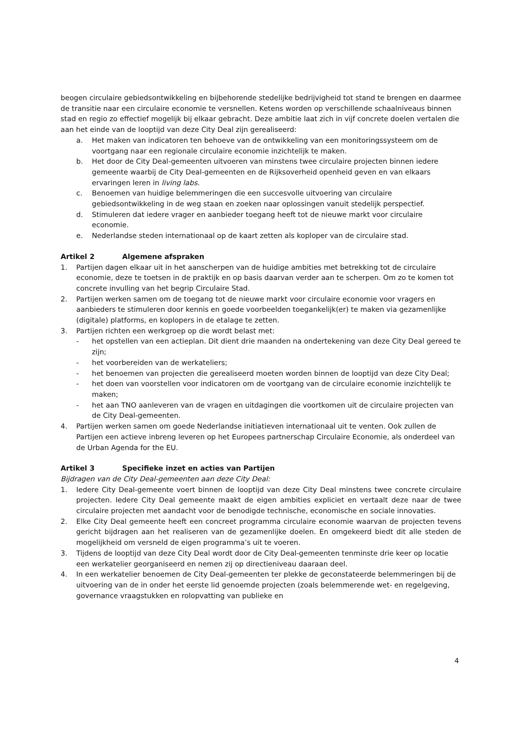beogen circulaire gebiedsontwikkeling en bijbehorende stedelijke bedrijvigheid tot stand te brengen en daarmee de transitie naar een circulaire economie te versnellen. Ketens worden op verschillende schaalniveaus binnen stad en regio zo effectief mogelijk bij elkaar gebracht. Deze ambitie laat zich in vijf concrete doelen vertalen die aan het einde van de looptijd van deze City Deal zijn gerealiseerd:
a. Het maken van indicatoren ten behoeve van de ontwikkeling van een monitoringssysteem om de voortgang naar een regionale circulaire economie inzichtelijk te maken.
b. Het door de City Deal-gemeenten uitvoeren van minstens twee circulaire projecten binnen iedere gemeente waarbij de City Deal-gemeenten en de Rijksoverheid openheid geven en van elkaars ervaringen leren in living labs.
c. Benoemen van huidige belemmeringen die een succesvolle uitvoering van circulaire gebiedsontwikkeling in de weg staan en zoeken naar oplossingen vanuit stedelijk perspectief.
d. Stimuleren dat iedere vrager en aanbieder toegang heeft tot de nieuwe markt voor circulaire economie.
e. Nederlandse steden internationaal op de kaart zetten als koploper van de circulaire stad.
Artikel 2 Algemene afspraken
1. Partijen dagen elkaar uit in het aanscherpen van de huidige ambities met betrekking tot de circulaire economie, deze te toetsen in de praktijk en op basis daarvan verder aan te scherpen. Om zo te komen tot concrete invulling van het begrip Circulaire Stad.
2. Partijen werken samen om de toegang tot de nieuwe markt voor circulaire economie voor vragers en aanbieders te stimuleren door kennis en goede voorbeelden toegankelijk(er) te maken via gezamenlijke (digitale) platforms, en koplopers in de etalage te zetten.
3. Partijen richten een werkgroep op die wordt belast met:
- het opstellen van een actieplan. Dit dient drie maanden na ondertekening van deze City Deal gereed te zijn;
- het voorbereiden van de werkateliers;
- het benoemen van projecten die gerealiseerd moeten worden binnen de looptijd van deze City Deal;
- het doen van voorstellen voor indicatoren om de voortgang van de circulaire economie inzichtelijk te maken;
- het aan TNO aanleveren van de vragen en uitdagingen die voortkomen uit de circulaire projecten van de City Deal-gemeenten.
4. Partijen werken samen om goede Nederlandse initiatieven internationaal uit te venten. Ook zullen de Partijen een actieve inbreng leveren op het Europees partnerschap Circulaire Economie, als onderdeel van de Urban Agenda for the EU.
Artikel 3 Specifieke inzet en acties van Partijen
Bijdragen van de City Deal-gemeenten aan deze City Deal:
1. Iedere City Deal-gemeente voert binnen de looptijd van deze City Deal minstens twee concrete circulaire projecten. Iedere City Deal gemeente maakt de eigen ambities expliciet en vertaalt deze naar de twee circulaire projecten met aandacht voor de benodigde technische, economische en sociale innovaties.
2. Elke City Deal gemeente heeft een concreet programma circulaire economie waarvan de projecten tevens gericht bijdragen aan het realiseren van de gezamenlijke doelen. En omgekeerd biedt dit alle steden de mogelijkheid om versneld de eigen programma’s uit te voeren.
3. Tijdens de looptijd van deze City Deal wordt door de City Deal-gemeenten tenminste drie keer op locatie een werkatelier georganiseerd en nemen zij op directieniveau daaraan deel.
4. In een werkatelier benoemen de City Deal-gemeenten ter plekke de geconstateerde belemmeringen bij de uitvoering van de in onder het eerste lid genoemde projecten (zoals belemmerende wet- en regelgeving, governance vraagstukken en rolopvatting van publieke en
4